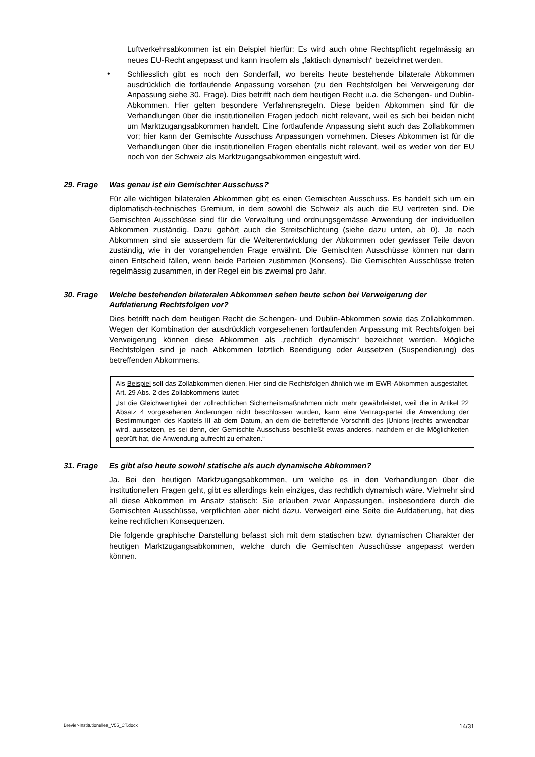Luftverkehrsabkommen ist ein Beispiel hierfür: Es wird auch ohne Rechtspflicht regelmässig an neues EU-Recht angepasst und kann insofern als „faktisch dynamisch“ bezeichnet werden.
•
Schliesslich gibt es noch den Sonderfall, wo bereits heute bestehende bilaterale Abkommen ausdrücklich die fortlaufende Anpassung vorsehen (zu den Rechtsfolgen bei Verweigerung der Anpassung siehe 30. Frage). Dies betrifft nach dem heutigen Recht u.a. die Schengen- und Dublin-Abkommen. Hier gelten besondere Verfahrensregeln. Diese beiden Abkommen sind für die Verhandlungen über die institutionellen Fragen jedoch nicht relevant, weil es sich bei beiden nicht um Marktzugangsabkommen handelt. Eine fortlaufende Anpassung sieht auch das Zollabkommen vor; hier kann der Gemischte Ausschuss Anpassungen vornehmen. Dieses Abkommen ist für die Verhandlungen über die institutionellen Fragen ebenfalls nicht relevant, weil es weder von der EU noch von der Schweiz als Marktzugangsabkommen eingestuft wird.
29. Frage Was genau ist ein Gemischter Ausschuss?
Für alle wichtigen bilateralen Abkommen gibt es einen Gemischten Ausschuss. Es handelt sich um ein diplomatisch-technisches Gremium, in dem sowohl die Schweiz als auch die EU vertreten sind. Die Gemischten Ausschüsse sind für die Verwaltung und ordnungsgemässe Anwendung der individuellen Abkommen zuständig. Dazu gehört auch die Streitschlichtung (siehe dazu unten, ab 0). Je nach Abkommen sind sie ausserdem für die Weiterentwicklung der Abkommen oder gewisser Teile davon zuständig, wie in der vorangehenden Frage erwähnt. Die Gemischten Ausschüsse können nur dann einen Entscheid fällen, wenn beide Parteien zustimmen (Konsens). Die Gemischten Ausschüsse treten regelmässig zusammen, in der Regel ein bis zweimal pro Jahr.
30. Frage Welche bestehenden bilateralen Abkommen sehen heute schon bei Verweigerung der Aufdatierung Rechtsfolgen vor?
Dies betrifft nach dem heutigen Recht die Schengen- und Dublin-Abkommen sowie das Zollabkommen. Wegen der Kombination der ausdrücklich vorgesehenen fortlaufenden Anpassung mit Rechtsfolgen bei Verweigerung können diese Abkommen als „rechtlich dynamisch“ bezeichnet werden. Mögliche Rechtsfolgen sind je nach Abkommen letztlich Beendigung oder Aussetzen (Suspendierung) des betreffenden Abkommens.
Als Beispiel soll das Zollabkommen dienen. Hier sind die Rechtsfolgen ähnlich wie im EWR-Abkommen ausgestaltet. Art. 29 Abs. 2 des Zollabkommens lautet:
„Ist die Gleichwertigkeit der zollrechtlichen Sicherheitsmaßnahmen nicht mehr gewährleistet, weil die in Artikel 22 Absatz 4 vorgesehenen Änderungen nicht beschlossen wurden, kann eine Vertragspartei die Anwendung der Bestimmungen des Kapitels III ab dem Datum, an dem die betreffende Vorschrift des [Unions-]rechts anwendbar wird, aussetzen, es sei denn, der Gemischte Ausschuss beschließt etwas anderes, nachdem er die Möglichkeiten geprüft hat, die Anwendung aufrecht zu erhalten.“
31. Frage Es gibt also heute sowohl statische als auch dynamische Abkommen?
Ja. Bei den heutigen Marktzugangsabkommen, um welche es in den Verhandlungen über die institutionellen Fragen geht, gibt es allerdings kein einziges, das rechtlich dynamisch wäre. Vielmehr sind all diese Abkommen im Ansatz statisch: Sie erlauben zwar Anpassungen, insbesondere durch die Gemischten Ausschüsse, verpflichten aber nicht dazu. Verweigert eine Seite die Aufdatierung, hat dies keine rechtlichen Konsequenzen.
Die folgende graphische Darstellung befasst sich mit dem statischen bzw. dynamischen Charakter der heutigen Marktzugangsabkommen, welche durch die Gemischten Ausschüsse angepasst werden können.
Brevier-Institutionelles_V55_CT.docx 14/31